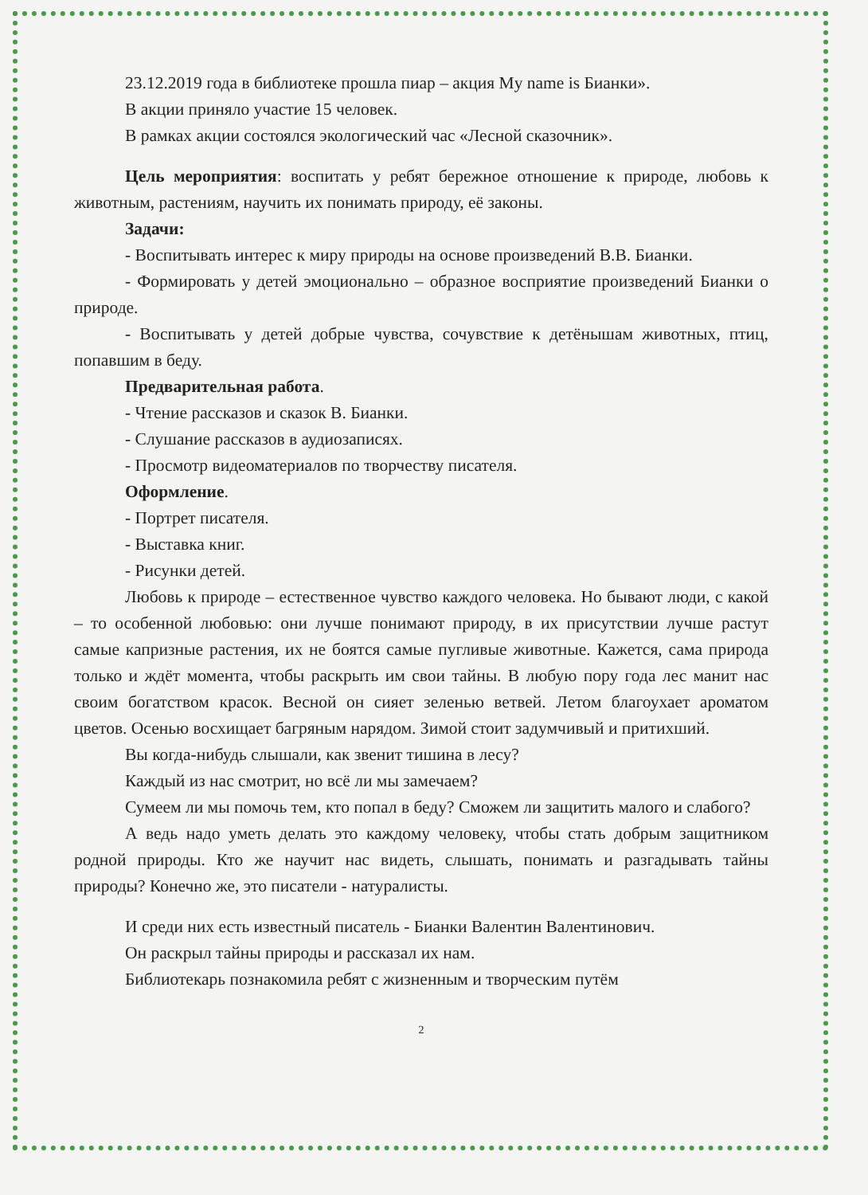23.12.2019 года в библиотеке прошла пиар – акция My name is Бианки».
В акции приняло участие 15 человек.
В рамках акции состоялся экологический час «Лесной сказочник».
Цель мероприятия: воспитать у ребят бережное отношение к природе, любовь к животным, растениям, научить их понимать природу, её законы.
Задачи:
- Воспитывать интерес к миру природы на основе произведений В.В. Бианки.
- Формировать у детей эмоционально – образное восприятие произведений Бианки о природе.
- Воспитывать у детей добрые чувства, сочувствие к детёнышам животных, птиц, попавшим в беду.
Предварительная работа.
- Чтение рассказов и сказок В. Бианки.
- Слушание рассказов в аудиозаписях.
- Просмотр видеоматериалов по творчеству писателя.
Оформление.
- Портрет писателя.
- Выставка книг.
- Рисунки детей.
Любовь к природе – естественное чувство каждого человека. Но бывают люди, с какой – то особенной любовью: они лучше понимают природу, в их присутствии лучше растут самые капризные растения, их не боятся самые пугливые животные. Кажется, сама природа только и ждёт момента, чтобы раскрыть им свои тайны. В любую пору года лес манит нас своим богатством красок. Весной он сияет зеленью ветвей. Летом благоухает ароматом цветов. Осенью восхищает багряным нарядом. Зимой стоит задумчивый и притихший.
Вы когда-нибудь слышали, как звенит тишина в лесу?
Каждый из нас смотрит, но всё ли мы замечаем?
Сумеем ли мы помочь тем, кто попал в беду? Сможем ли защитить малого и слабого?
А ведь надо уметь делать это каждому человеку, чтобы стать добрым защитником родной природы. Кто же научит нас видеть, слышать, понимать и разгадывать тайны природы? Конечно же, это писатели - натуралисты.
И среди них есть известный писатель - Бианки Валентин Валентинович.
Он раскрыл тайны природы и рассказал их нам.
Библиотекарь познакомила ребят с жизненным и творческим путём
2